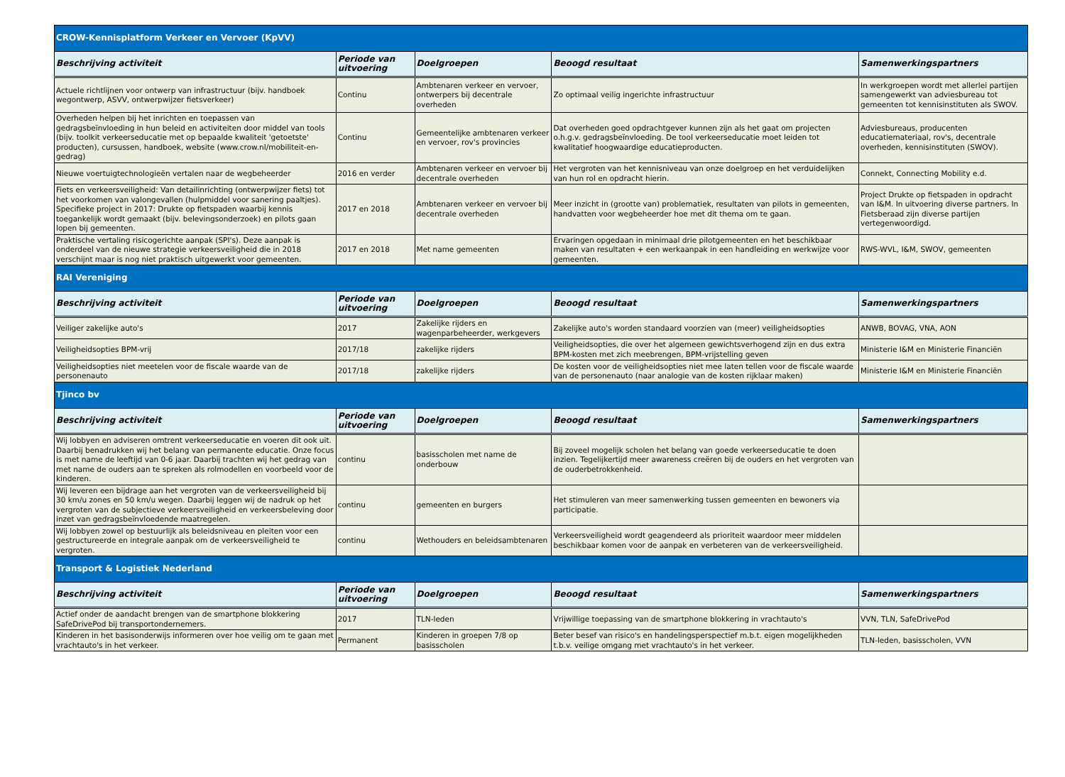| CROW-Kennisplatform Verkeer en Vervoer (KpVV) | | | | |
| Beschrijving activiteit | Periode van uitvoering | Doelgroepen | Beoogd resultaat | Samenwerkingspartners |
| Actuele richtlijnen voor ontwerp van infrastructuur (bijv. handboek wegontwerp, ASVV, ontwerpwijzer fietsverkeer) | Continu | Ambtenaren verkeer en vervoer, ontwerpers bij decentrale overheden | Zo optimaal veilig ingerichte infrastructuur | In werkgroepen wordt met allerlei partijen samengewerkt van adviesbureau tot gemeenten tot kennisinstituten als SWOV. |
| Overheden helpen bij het inrichten en toepassen van gedragsbeïnvloeding in hun beleid en activiteiten door middel van tools (bijv. toolkit verkeerseducatie met op bepaalde kwaliteit 'getoetste' producten), cursussen, handboek, website (www.crow.nl/mobiliteit-en-gedrag) | Continu | Gemeentelijke ambtenaren verkeer en vervoer, rov's provincies | Dat overheden goed opdrachtgever kunnen zijn als het gaat om projecten o.h.g.v. gedragsbeïnvloeding. De tool verkeerseducatie moet leiden tot kwalitatief hoogwaardige educatieproducten. | Adviesbureaus, producenten educatiemateriaal, rov's, decentrale overheden, kennisinstituten (SWOV). |
| Nieuwe voertuigtechnologieën vertalen naar de wegbeheerder | 2016 en verder | Ambtenaren verkeer en vervoer bij decentrale overheden | Het vergroten van het kennisniveau van onze doelgroep en het verduidelijken van hun rol en opdracht hierin. | Connekt, Connecting Mobility e.d. |
| Fiets en verkeersveiligheid: Van detailinrichting (ontwerpwijzer fiets) tot het voorkomen van valongevallen (hulpmiddel voor sanering paaltjes). Specifieke project in 2017: Drukte op fietspaden waarbij kennis toegankelijk wordt gemaakt (bijv. belevingsonderzoek) en pilots gaan lopen bij gemeenten. | 2017 en 2018 | Ambtenaren verkeer en vervoer bij decentrale overheden | Meer inzicht in (grootte van) problematiek, resultaten van pilots in gemeenten, handvatten voor wegbeheerder hoe met dit thema om te gaan. | Project Drukte op fietspaden in opdracht van I&M. In uitvoering diverse partners. In Fietsberaad zijn diverse partijen vertegenwoordigd. |
| Praktische vertaling risicogerichte aanpak (SPI's). Deze aanpak is onderdeel van de nieuwe strategie verkeersveiligheid die in 2018 verschijnt maar is nog niet praktisch uitgewerkt voor gemeenten. | 2017 en 2018 | Met name gemeenten | Ervaringen opgedaan in minimaal drie pilotgemeenten en het beschikbaar maken van resultaten + een werkaanpak in een handleiding en werkwijze voor gemeenten. | RWS-WVL, I&M, SWOV, gemeenten |
| RAI Vereniging | | | | |
| Beschrijving activiteit | Periode van uitvoering | Doelgroepen | Beoogd resultaat | Samenwerkingspartners |
| Veiliger zakelijke auto's | 2017 | Zakelijke rijders en wagenparbeheerder, werkgevers | Zakelijke auto's worden standaard voorzien van (meer) veiligheidsopties | ANWB, BOVAG, VNA, AON |
| Veiligheidsopties BPM-vrij | 2017/18 | zakelijke rijders | Veiligheidsopties, die over het algemeen gewichtsverhogend zijn en dus extra BPM-kosten met zich meebrengen, BPM-vrijstelling geven | Ministerie I&M en Ministerie Financiën |
| Veiligheidsopties niet meetelen voor de fiscale waarde van de personenauto | 2017/18 | zakelijke rijders | De kosten voor de veiligheidsopties niet mee laten tellen voor de fiscale waarde van de personenauto (naar analogie van de kosten rijklaar maken) | Ministerie I&M en Ministerie Financiën |
| Tjinco bv | | | | |
| Beschrijving activiteit | Periode van uitvoering | Doelgroepen | Beoogd resultaat | Samenwerkingspartners |
| Wij lobbyen en adviseren omtrent verkeerseducatie en voeren dit ook uit. Daarbij benadrukken wij het belang van permanente educatie. Onze focus is met name de leeftijd van 0-6 jaar. Daarbij trachten wij het gedrag van met name de ouders aan te spreken als rolmodellen en voorbeeld voor de kinderen. | continu | basisscholen met name de onderbouw | Bij zoveel mogelijk scholen het belang van goede verkeerseducatie te doen inzien. Tegelijkertijd meer awareness creëren bij de ouders en het vergroten van de ouderbetrokkenheid. | |
| Wij leveren een bijdrage aan het vergroten van de verkeersveiligheid bij 30 km/u zones en 50 km/u wegen. Daarbij leggen wij de nadruk op het vergroten van de subjectieve verkeersveiligheid en verkeersbeleving door inzet van gedragsbeïnvloedende maatregelen. | continu | gemeenten en burgers | Het stimuleren van meer samenwerking tussen gemeenten en bewoners via participatie. | |
| Wij lobbyen zowel op bestuurlijk als beleidsniveau en pleiten voor een gestructureerde en integrale aanpak om de verkeersveiligheid te vergroten. | continu | Wethouders en beleidsambtenaren | Verkeersveiligheid wordt geagendeerd als prioriteit waardoor meer middelen beschikbaar komen voor de aanpak en verbeteren van de verkeersveiligheid. | |
| Transport & Logistiek Nederland | | | | |
| Beschrijving activiteit | Periode van uitvoering | Doelgroepen | Beoogd resultaat | Samenwerkingspartners |
| Actief onder de aandacht brengen van de smartphone blokkering SafeDrivePod bij transportondernemers. | 2017 | TLN-leden | Vrijwillige toepassing van de smartphone blokkering in vrachtauto's | VVN, TLN, SafeDrivePod |
| Kinderen in het basisonderwijs informeren over hoe veilig om te gaan met vrachtauto's in het verkeer. | Permanent | Kinderen in groepen 7/8 op basisscholen | Beter besef van risico's en handelingsperspectief m.b.t. eigen mogelijkheden t.b.v. veilige omgang met vrachtauto's in het verkeer. | TLN-leden, basisscholen, VVN |